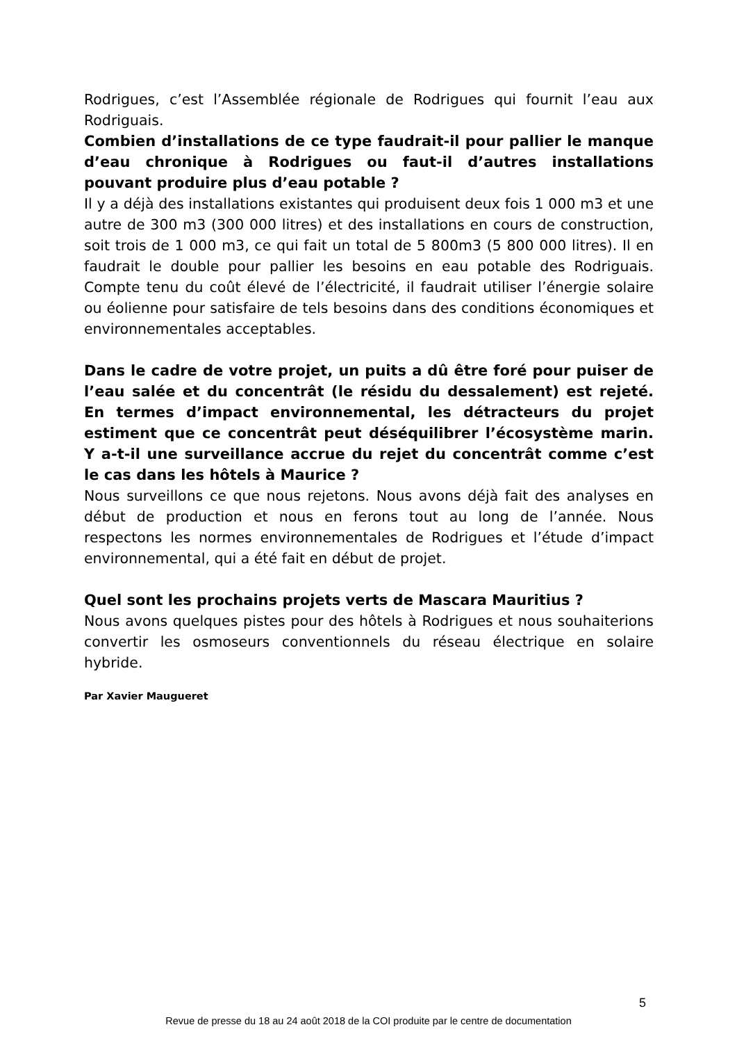Rodrigues, c’est l’Assemblée régionale de Rodrigues qui fournit l’eau aux Rodriguais.
Combien d’installations de ce type faudrait-il pour pallier le manque d’eau chronique à Rodrigues ou faut-il d’autres installations pouvant produire plus d’eau potable ?
Il y a déjà des installations existantes qui produisent deux fois 1 000 m3 et une autre de 300 m3 (300 000 litres) et des installations en cours de construction, soit trois de 1 000 m3, ce qui fait un total de 5 800m3 (5 800 000 litres). Il en faudrait le double pour pallier les besoins en eau potable des Rodriguais. Compte tenu du coût élevé de l’électricité, il faudrait utiliser l’énergie solaire ou éolienne pour satisfaire de tels besoins dans des conditions économiques et environnementales acceptables.
Dans le cadre de votre projet, un puits a dû être foré pour puiser de l’eau salée et du concentrât (le résidu du dessalement) est rejeté. En termes d’impact environnemental, les détracteurs du projet estiment que ce concentrât peut déséquilibrer l’écosystème marin. Y a-t-il une surveillance accrue du rejet du concentrât comme c’est le cas dans les hôtels à Maurice ?
Nous surveillons ce que nous rejetons. Nous avons déjà fait des analyses en début de production et nous en ferons tout au long de l’année. Nous respectons les normes environnementales de Rodrigues et l’étude d’impact environnemental, qui a été fait en début de projet.
Quel sont les prochains projets verts de Mascara Mauritius ?
Nous avons quelques pistes pour des hôtels à Rodrigues et nous souhaiterions convertir les osmoseurs conventionnels du réseau électrique en solaire hybride.
Par Xavier Maugueret
5
Revue de presse du 18 au 24 août 2018 de la COI produite par le centre de documentation